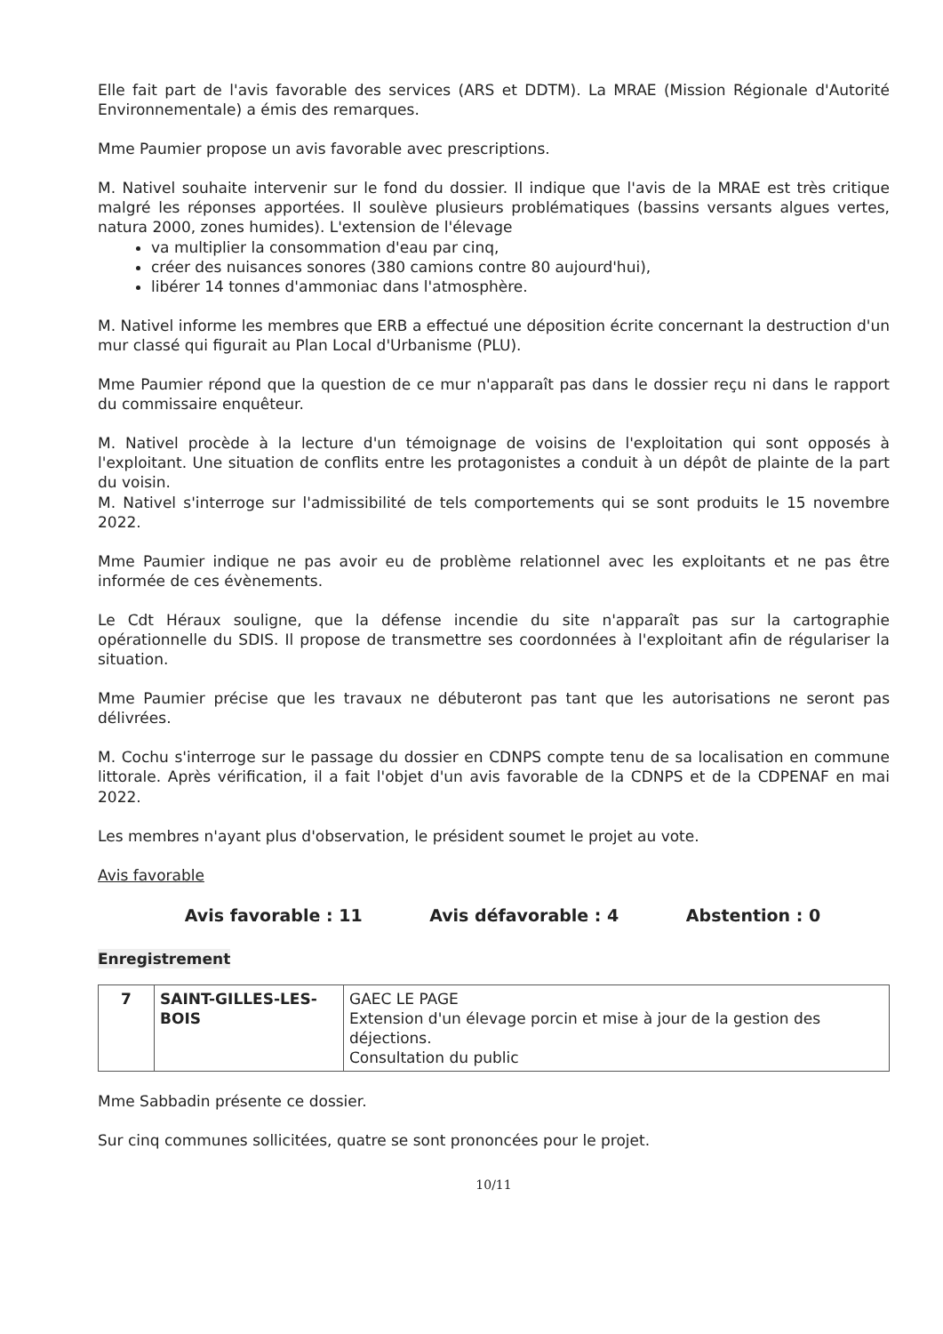Elle fait part de l'avis favorable des services (ARS et DDTM). La MRAE (Mission Régionale d'Autorité Environnementale) a émis des remarques.
Mme Paumier propose un avis favorable avec prescriptions.
M. Nativel souhaite intervenir sur le fond du dossier. Il indique que l'avis de la MRAE est très critique malgré les réponses apportées. Il soulève plusieurs problématiques (bassins versants algues vertes, natura 2000, zones humides). L'extension de l'élevage
va multiplier la consommation d'eau par cinq,
créer des nuisances sonores (380 camions contre 80 aujourd'hui),
libérer 14 tonnes d'ammoniac dans l'atmosphère.
M. Nativel informe les membres que ERB a effectué une déposition écrite concernant la destruction d'un mur classé qui figurait au Plan Local d'Urbanisme (PLU).
Mme Paumier répond que la question de ce mur n'apparaît pas dans le dossier reçu ni dans le rapport du commissaire enquêteur.
M. Nativel procède à la lecture d'un témoignage de voisins de l'exploitation qui sont opposés à l'exploitant. Une situation de conflits entre les protagonistes a conduit à un dépôt de plainte de la part du voisin.
M. Nativel s'interroge sur l'admissibilité de tels comportements qui se sont produits le 15 novembre 2022.
Mme Paumier indique ne pas avoir eu de problème relationnel avec les exploitants et ne pas être informée de ces évènements.
Le Cdt Héraux souligne, que la défense incendie du site n'apparaît pas sur la cartographie opérationnelle du SDIS. Il propose de transmettre ses coordonnées à l'exploitant afin de régulariser la situation.
Mme Paumier précise que les travaux ne débuteront pas tant que les autorisations ne seront pas délivrées.
M. Cochu s'interroge sur le passage du dossier en CDNPS compte tenu de sa localisation en commune littorale. Après vérification, il a fait l'objet d'un avis favorable de la CDNPS et de la CDPENAF en mai 2022.
Les membres n'ayant plus d'observation, le président soumet le projet au vote.
Avis favorable
Avis favorable : 11 Avis défavorable : 4 Abstention : 0
Enregistrement
| 7 | SAINT-GILLES-LES-BOIS | GAEC LE PAGE Extension d'un élevage porcin et mise à jour de la gestion des déjections. Consultation du public |
Mme Sabbadin présente ce dossier.
Sur cinq communes sollicitées, quatre se sont prononcées pour le projet.
10/11